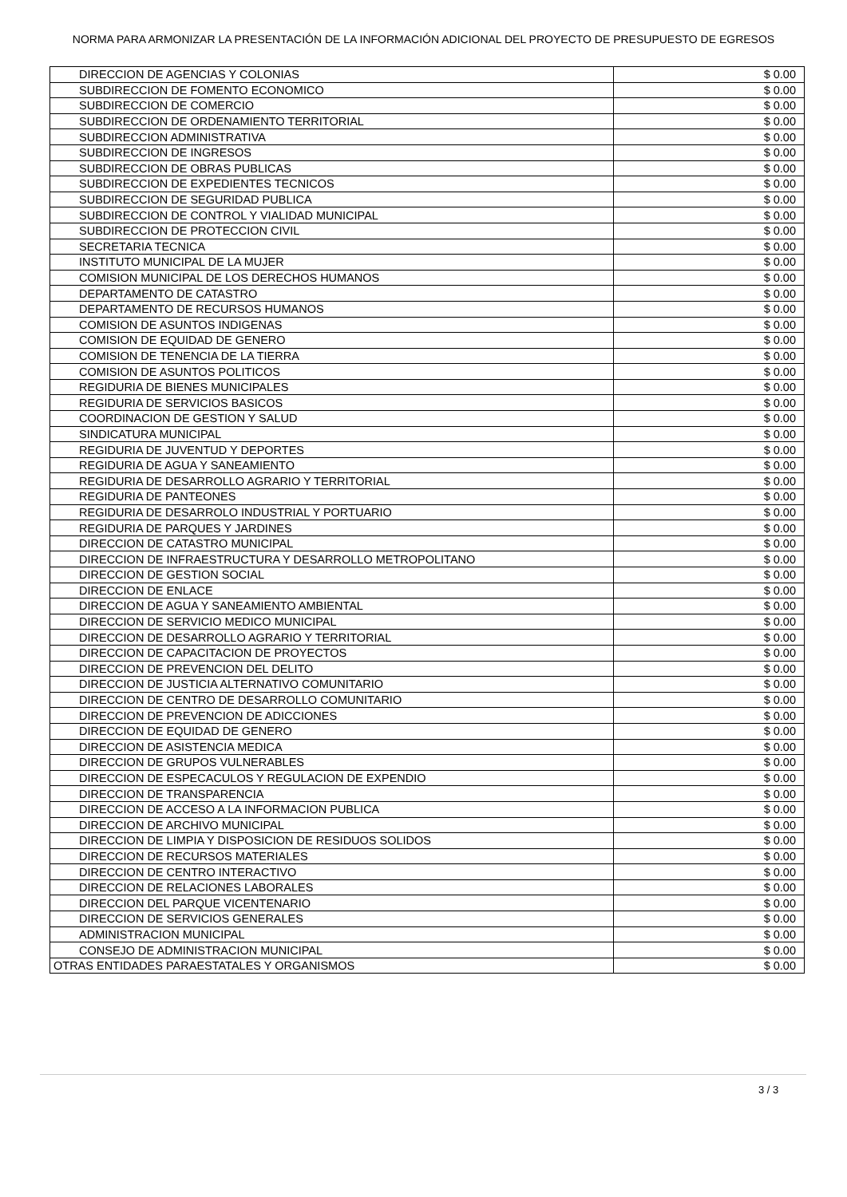NORMA PARA ARMONIZAR LA PRESENTACIÓN DE LA INFORMACIÓN ADICIONAL DEL PROYECTO DE PRESUPUESTO DE EGRESOS
| DIRECCION DE AGENCIAS Y COLONIAS | $ 0.00 |
| SUBDIRECCION DE FOMENTO ECONOMICO | $ 0.00 |
| SUBDIRECCION DE COMERCIO | $ 0.00 |
| SUBDIRECCION DE ORDENAMIENTO TERRITORIAL | $ 0.00 |
| SUBDIRECCION ADMINISTRATIVA | $ 0.00 |
| SUBDIRECCION DE INGRESOS | $ 0.00 |
| SUBDIRECCION DE OBRAS PUBLICAS | $ 0.00 |
| SUBDIRECCION DE EXPEDIENTES TECNICOS | $ 0.00 |
| SUBDIRECCION DE SEGURIDAD PUBLICA | $ 0.00 |
| SUBDIRECCION DE CONTROL Y VIALIDAD MUNICIPAL | $ 0.00 |
| SUBDIRECCION DE PROTECCION CIVIL | $ 0.00 |
| SECRETARIA TECNICA | $ 0.00 |
| INSTITUTO MUNICIPAL DE LA MUJER | $ 0.00 |
| COMISION MUNICIPAL DE LOS DERECHOS HUMANOS | $ 0.00 |
| DEPARTAMENTO DE CATASTRO | $ 0.00 |
| DEPARTAMENTO DE RECURSOS HUMANOS | $ 0.00 |
| COMISION DE ASUNTOS INDIGENAS | $ 0.00 |
| COMISION DE EQUIDAD DE GENERO | $ 0.00 |
| COMISION DE TENENCIA DE LA TIERRA | $ 0.00 |
| COMISION DE ASUNTOS POLITICOS | $ 0.00 |
| REGIDURIA DE BIENES MUNICIPALES | $ 0.00 |
| REGIDURIA DE SERVICIOS BASICOS | $ 0.00 |
| COORDINACION DE GESTION Y SALUD | $ 0.00 |
| SINDICATURA MUNICIPAL | $ 0.00 |
| REGIDURIA DE JUVENTUD Y DEPORTES | $ 0.00 |
| REGIDURIA DE AGUA Y SANEAMIENTO | $ 0.00 |
| REGIDURIA DE DESARROLLO AGRARIO Y TERRITORIAL | $ 0.00 |
| REGIDURIA DE PANTEONES | $ 0.00 |
| REGIDURIA DE DESARROLO INDUSTRIAL Y PORTUARIO | $ 0.00 |
| REGIDURIA DE PARQUES Y JARDINES | $ 0.00 |
| DIRECCION DE CATASTRO MUNICIPAL | $ 0.00 |
| DIRECCION DE INFRAESTRUCTURA Y DESARROLLO METROPOLITANO | $ 0.00 |
| DIRECCION DE GESTION SOCIAL | $ 0.00 |
| DIRECCION DE ENLACE | $ 0.00 |
| DIRECCION DE AGUA Y SANEAMIENTO AMBIENTAL | $ 0.00 |
| DIRECCION DE SERVICIO MEDICO MUNICIPAL | $ 0.00 |
| DIRECCION DE DESARROLLO AGRARIO Y TERRITORIAL | $ 0.00 |
| DIRECCION DE CAPACITACION DE PROYECTOS | $ 0.00 |
| DIRECCION DE PREVENCION DEL DELITO | $ 0.00 |
| DIRECCION DE JUSTICIA ALTERNATIVO COMUNITARIO | $ 0.00 |
| DIRECCION DE CENTRO DE DESARROLLO COMUNITARIO | $ 0.00 |
| DIRECCION DE PREVENCION DE ADICCIONES | $ 0.00 |
| DIRECCION DE EQUIDAD DE GENERO | $ 0.00 |
| DIRECCION DE ASISTENCIA MEDICA | $ 0.00 |
| DIRECCION DE GRUPOS VULNERABLES | $ 0.00 |
| DIRECCION DE ESPECACULOS Y REGULACION DE EXPENDIO | $ 0.00 |
| DIRECCION DE TRANSPARENCIA | $ 0.00 |
| DIRECCION DE ACCESO A LA INFORMACION PUBLICA | $ 0.00 |
| DIRECCION DE ARCHIVO MUNICIPAL | $ 0.00 |
| DIRECCION DE LIMPIA Y DISPOSICION DE RESIDUOS SOLIDOS | $ 0.00 |
| DIRECCION DE RECURSOS MATERIALES | $ 0.00 |
| DIRECCION DE CENTRO INTERACTIVO | $ 0.00 |
| DIRECCION DE RELACIONES LABORALES | $ 0.00 |
| DIRECCION DEL PARQUE VICENTENARIO | $ 0.00 |
| DIRECCION DE SERVICIOS GENERALES | $ 0.00 |
| ADMINISTRACION MUNICIPAL | $ 0.00 |
| CONSEJO DE ADMINISTRACION MUNICIPAL | $ 0.00 |
| OTRAS ENTIDADES PARAESTATALES Y ORGANISMOS | $ 0.00 |
3 / 3